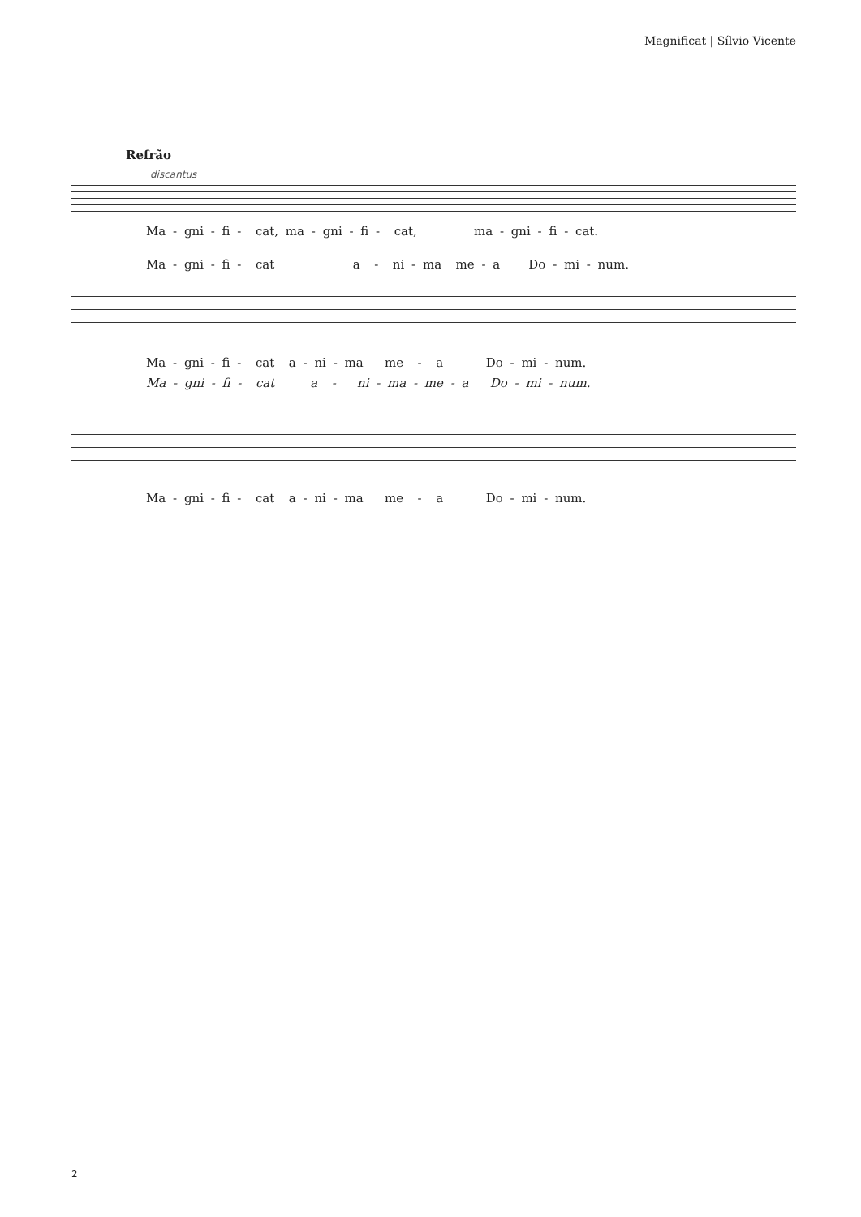Magnificat | Sílvio Vicente
Refrão
discantus
Ma - gni - fi - cat, ma - gni - fi - cat, ma - gni - fi - cat.
Ma - gni - fi - cat a - ni - ma me - a Do - mi - num.
Ma - gni - fi - cat a - ni - ma me - a Do - mi - num.
Ma - gni - fi - cat a - ni - ma - me - a Do - mi - num.
Ma - gni - fi - cat a - ni - ma me - a Do - mi - num.
2